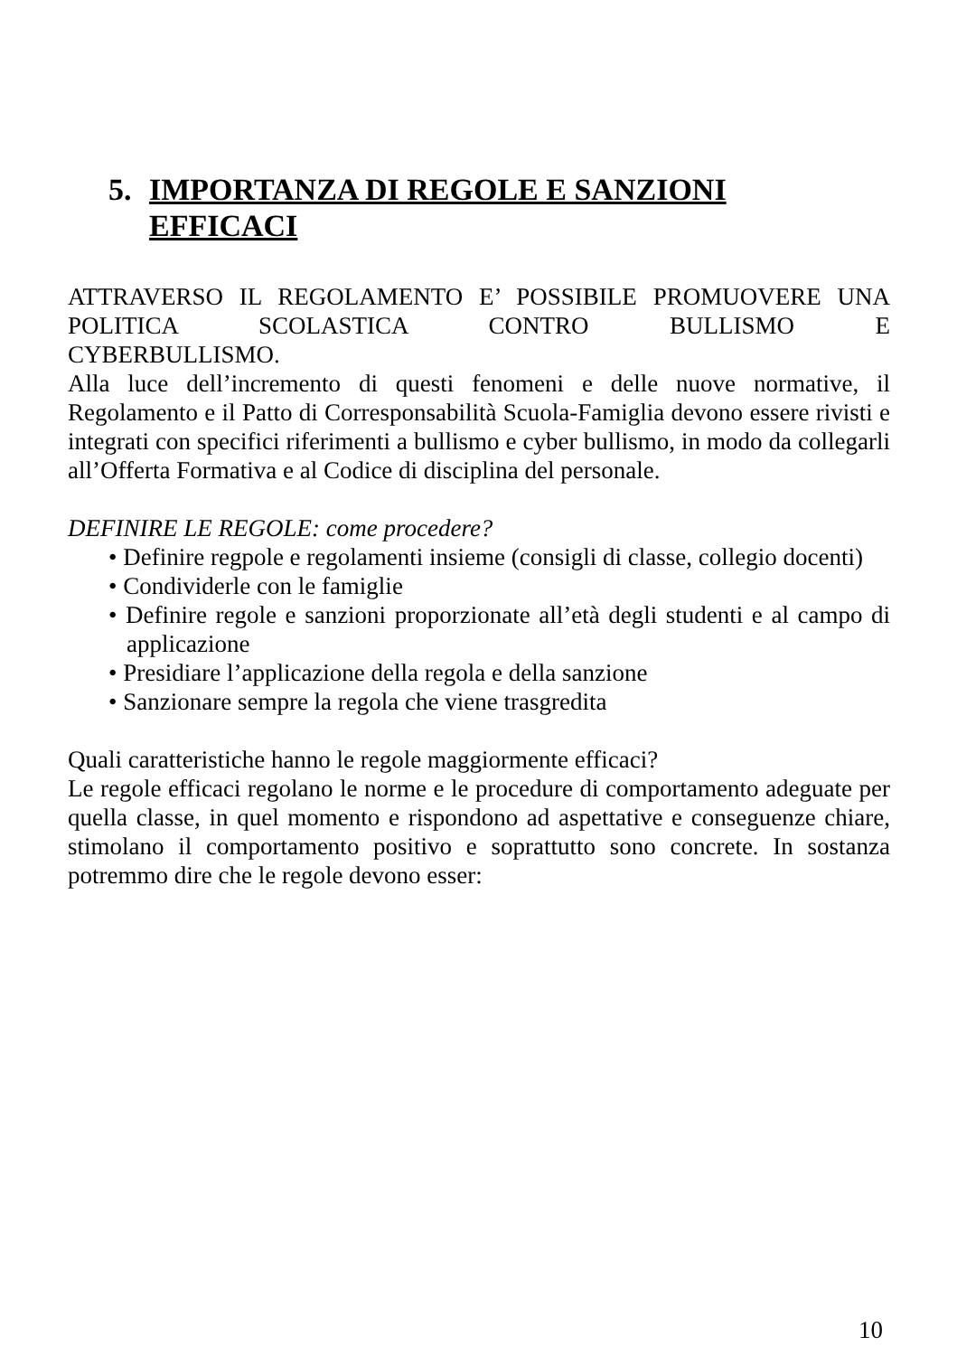5. IMPORTANZA DI REGOLE E SANZIONI
EFFICACI
ATTRAVERSO IL REGOLAMENTO E’ POSSIBILE PROMUOVERE UNA POLITICA SCOLASTICA CONTRO BULLISMO E
CYBERBULLISMO.
Alla luce dell’incremento di questi fenomeni e delle nuove normative, il Regolamento e il Patto di Corresponsabilità Scuola-Famiglia devono essere rivisti e integrati con specifici riferimenti a bullismo e cyber bullismo, in modo da collegarli all’Offerta Formativa e al Codice di disciplina del personale.
DEFINIRE LE REGOLE: come procedere?
• Definire regpole e regolamenti insieme (consigli di classe, collegio docenti)
• Condividerle con le famiglie
• Definire regole e sanzioni proporzionate all’età degli studenti e al campo di applicazione
• Presidiare l’applicazione della regola e della sanzione
• Sanzionare sempre la regola che viene trasgredita
Quali caratteristiche hanno le regole maggiormente efficaci?
Le regole efficaci regolano le norme e le procedure di comportamento adeguate per quella classe, in quel momento e rispondono ad aspettative e conseguenze chiare, stimolano il comportamento positivo e soprattutto sono concrete. In sostanza potremmo dire che le regole devono esser:
10